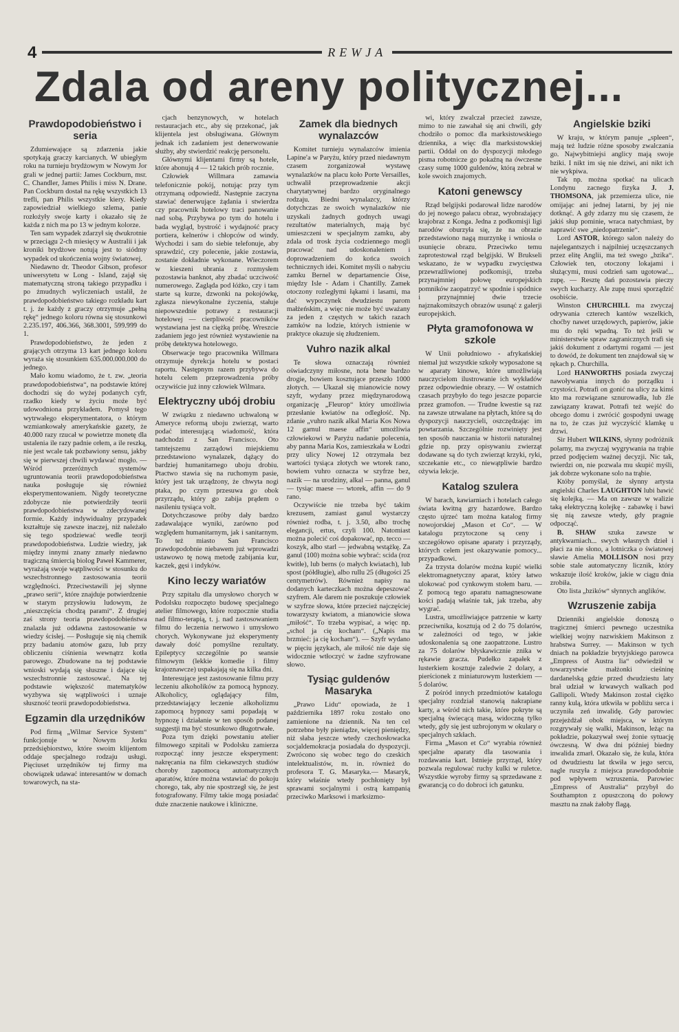4 REWJA
Zdala od areny politycznej...
Prawdopodobieństwo i seria
Zdumiewające są zdarzenia jakie spotykają graczy karcianych. W ubiegłym roku na turnieju brydżowym w Nowym Jor grali w jednej partii: James Cockburn, msr. C. Chandler, James Philis i miss N. Drane. Pan Cockburn dostał na rękę wszystkich 13 trefli, pan Philis wszystkie kiery. Kiedy zapowiedział wielkiego szlema, panie rozłożyły swoje karty i okazało się że każda z nich ma po 13 w jednym kolorze.
Ten sam wypadek zdarzył się dwukrotnie w przeciągu 2-ch miesięcy w Australii i jak kroniki brydżowe notują jest to siódmy wypadek od ukończenia wojny światowej.
Niedawno dr. Theodor Gibson, profesor uniwersytetu w Long - Island, zajął się matematyczną stroną takiego przypadku i po żmudnych wyliczeniach ustalił, że prawdopodobieństwo takiego rozkładu kart t. j. że każdy z graczy otrzymuje „pełną rękę“ jednego koloru równa się stosunkowi 2.235.197, 406.366, 368.3001, 599.999 do 1.
Prawdopodobieństwo, że jeden z grających otrzyma 13 kart jednego koloru wyraża się stosunkiem 635.000.000.000 do jednego.
Mało komu wiadomo, że t. zw. „teoria prawdopodobieństwa“, na podstawie której dochodzi się do wyżej podanych cyfr, rzadko kiedy w życiu może być udowodniona przykładem. Pomysł tego wytrwałego eksperymentatora, o którym wzmiankowały amerykańskie gazety, że 40.000 razy rzucał w powietrze monetę dla ustalenia ile razy padnie orłem, a ile reszką, nie jest wcale tak pozbawiony sensu, jakby się w pierwszej chwili wydawać mogło. — Wśród przeróżnych systemów ugruntowania teorii prawdopodobieństwa nauka posługuje się również eksperymentowaniem. Nigdy teoretyczne zdobycze nie potwierdziły teorii prawdopodobieństwa w zdecydowanej formie. Każdy indywidualny przypadek kształtuje się zawsze inaczej, niż należało się tego spodziewać wedle teorji prawdopodobieństwa. Ludzie wiedzy, jak między innymi znany zmarły niedawno tragiczną śmiercią biolog Paweł Kammerer, wyrażają swoje wątpliwości w stosunku do wszechstronnego zastosowania teorii względności. Przeciwstawili jej słynne „prawo serii“, które znajduje potwierdzenie w starym przysłowiu ludowym, że „nieszczęścia chodzą parami“. Z drugiej zaś strony teoria prawdopodobieństwa znalazła już oddawna zastosowanie w wiedzy ścisłej. — Posługuje się nią chemik przy badaniu atomów gazu, lub przy obliczeniu ciśnienia wewnątrz kotła parowego. Zbudowane na tej podstawie wnioski wydają się słuszne i dające się wszechstronnie zastosować. Na tej podstawie większość matematyków wyzbywa się wątpliwości i uznaje słuszność teorii prawdopodobieństwa.
Egzamin dla urzędników
Pod firmą „Wilmar Service System“ funkcjonuje w Nowym Jorku przedsiębiorstwo, które swoim klijentom oddaje specjalnego rodzaju usługi. Pięciuset urzędników tej firmy ma obowiązek udawać interesantów w domach towarowych, na sta-
cjach benzynowych, w hotelach restauracjach etc., aby się przekonać, jak klijentela jest obsługiwana. Głównym jednak ich zadaniem jest denerwowanie służby, aby stwierdzić reakcję personelu.
Głównymi klijentami firmy są hotele, które abonują 4 — 12 takich prób rocznie.
Człowiek Willmara zamawia telefonicznie pokój, notując przy tym otrzymaną odpowiedź. Następnie zaczyna stawiać denerwujące żądania i stwierdza czy pracownik hotelowy traci panowanie nad sobą. Przybywa po tym do hotelu i bada wygląd, bystrość i wydajność pracy portiera, kelnerów i chłopców od windy. Wychodzi i sam do siebie telefonuje, aby sprawdzić, czy polecenie, jakie zostawia, zostanie dokładnie wykonane. Wieczorem w kieszeni ubrania z rozmysłem pozostawia banknot, aby zbadać uczciwość numerowego. Zagląda pod łóżko, czy i tam starte są kurze, dzwonki na pokojówkę, zgłasza niewykonalne życzenia, stałuje niepowszednie potrawy z restauracji hotelowej — cierpliwość pracowników wystawiana jest na ciężką próbę. Wreszcie zadaniem jego jest również wystawienie na próbę detektywa hotelowego.
Obserwacje tego pracownika Willmara otrzymuje dyrekcja hotelu w postaci raportu. Następnym razem przybywa do hotelu celem przeprowadzenia próby oczywiście już inny człowiek Wilmara.
Elektryczny ubój drobiu
W związku z niedawno uchwaloną w Ameryce reformą uboju zwierząt, warto podać interesującą wiadomość, która nadchodzi z San Francisco. Oto tamtejszemu zarządowi miejskiemu przedstawiono wynalazek, dążący do bardziej humanitarnego uboju drobiu. Ptactwo stawia się na ruchomym pasie, który jest tak urządzony, że chwyta nogi ptaka, po czym przesuwa go obok przyrządu, który go zabija prądem o nasileniu tysiąca volt.
Dotychczasowe próby dały bardzo zadawalające wyniki, zarówno pod względem humanitarnym, jak i sanitarnym. To też miasto San Francisco prawdopodobnie niebawem już wprowadzi ustawowo tę nową metodę zabijania kur, kaczek, gęsi i indyków.
Kino leczy wariatów
Przy szpitalu dla umysłowo chorych w Podolsku rozpoczęto budowę specjalnego atelier filmowego, które rozpocznie studia nad filmo-terapią, t. j. nad zastosowaniem filmu do leczenia nerwowo i umysłowo chorych. Wykonywane już eksperymenty dawały dość pomyślne rezultaty. Epileptycy szczególnie po seansie filmowym (lekkie komedie i filmy krajoznawcze) uspakajają się na kilka dni.
Interesujące jest zastosowanie filmu przy leczeniu alkoholików za pomocą hypnozy. Alkoholicy, oglądający film, przedstawiający leczenie alkoholizmu zapomocą hypnozy sami popadają w hypnozę i działanie w ten sposób podanej suggestji ma być stosunkowo długotrwałe.
Poza tym dzięki powstaniu atelier filmowego szpitali w Podolsku zamierza rozpocząć inny jeszcze eksperyment: nakręcania na film ciekawszych studiów choroby zapomocą automatycznych aparatów, które można wstawiać do pokoju chorego, tak, aby nie spostrzegł się, że jest fotografowany. Filmy takie mogą posiadać duże znaczenie naukowe i kliniczne.
Zamek dla biednych wynalazców
Komitet turnieju wynalazców imienia Lapine'a w Paryżu, który przed niedawnym czasem zorganizował wystawę wynalazków na placu koło Porte Versailles, uchwalił przeprowadzenie akcji charytatywnej bardzo oryginalnego rodzaju. Biedni wynalazcy, którzy dotychczas ze swoich wynalazków nie uzyskali żadnych godnych uwagi rezultatów materialnych, mają być umieszczeni w specjalnym zamku, aby zdala od trosk życia codziennego mogli pracować nad udoskonaleniem i doprowadzeniem do końca swoich technicznych idei. Komitet myśli o nabyciu zamku Bernel w departamencie Oise, między Isle - Adam i Chantilly. Zamek otoczony rozległymi łąkami i lasami, ma dać wypoczynek dwudziestu parom małżeńskim, a więc nie może być uważany za jeden z częstych w takich razach zamków na lodzie, których istnienie w praktyce okazuje się złudzeniem.
Vuhro nazik alkal
Te słowa oznaczają również oświadczyny miłosne, nota bene bardzo drogie, bowiem kosztujące przeszło 1000 złotych. — Ukazał się mianowicie nowy szyfr, wydany przez międzynarodową organizację „Fleurop“ który umożliwia przesłanie kwiatów na odległość. Np. zdanie „vuhro nazik alkal Maria Kos Nowa 12 garnul maese affin“ umożliwia człowiekowi w Paryżu nadanie polecenia, aby panna Maria Kos, zamieszkała w Łodzi przy ulicy Nowej 12 otrzymała bez wartości tysiąca złotych we wtorek rano, bowiem vuhro oznacza w szyfrze bez, nazik — na urodziny, alkal — panna, ganul — tysiąc maese — wtorek, affin — do 9 rano.
Oczywiście nie trzeba być takim krezusem, zamiast ganul wystarczy również rodba, t. j. 3.50, albo trochę elegancji, ertus, czyli 100. Natomiast można polecić coś dopakować, np. tecco — koszyk, albo starl — jedwabną wstążkę. Za ganul (100) można sobie wybrać: scida (roz kwitłe), lub berns (o małych kwiatach), lub spost (półdługie), albo rullu 25 (długości 25 centymetrów). Również napisy na dodanych karteczkach można depeszować szyfrem. Ale darem nie poszukuje człowiek w szyfrze słowa, które przecież najczęściej towarzyszy kwiatom, a mianowicie słowa „miłość“. To trzeba wypisać, a więc np. „schol ja cię kocham“. („Napis ma brzmieć: ja cię kocham“). — Szyfr wydano w pięciu językach, ale miłość nie daje się widocznie wtłoczyć w żadne szyfrowane słowo.
Tysiąc guldenów Masaryka
„Prawo Lidu“ opowiada, że 1 października 1897 roku zostało ono zamienione na dziennik. Na ten cel potrzebne były pieniądze, więcej pieniędzy, niż słaba jeszcze wtedy czechosłowacka socjaldemokracja posiadała do dyspozycji. Zwrócono się wobec tego do czeskich intelektualistów, m. in. również do profesora T. G. Masaryka.— Masaryk, który właśnie wtedy pochłonięty był sprawami socjalnymi i ostrą kampanią przeciwko Marksowi i marksizmo-
wi, który zwalczał przecież zawsze, mimo to nie zawahał się ani chwili, gdy chodziło o pomoc dla marksistowskiego dziennika, a więc dla marksistowskiej partii. Oddał on do dyspozycji młodego pisma robotnicze go pokaźną na ówczesne czasy sumę 1000 guldenów, którą zebrał w kole swoich znajomych.
Katoni genewscy
Rząd belgijski podarował lidze narodów do jej nowego pałacu obraz, wyobrażający krajobraz z Konga. Jedna z podkomisji ligi narodów oburzyła się, że na obrazie przedstawiono nagą murzynkę i wniosła o usunięcie obrazu. Przeciwko temu zaprotestował rząd belgijski. W Brukseli wskazano, że w wypadku zwycięstwa przewrażliwionej podkomisji, trzeba przynajmniej połowę europejskich pomników zaopatrzyć w spodnie i spódnice i przynajmniej dwie trzecie najznakomitszych obrazów usunąć z galerji europejskich.
Płyta gramofonowa w szkole
W Unii południowo - afrykańskiej niemal już wszystkie szkoły wyposażone są w aparaty kinowe, które umożliwiają nauczycielom ilustrowanie ich wykładów przez odpowiednie obrazy. — W ostatnich czasach przybyło do tego jeszcze poparcie przez gramofon. — Trudne kwestie są raz na zawsze utrwalane na płytach, które są do dyspozycji nauczycieli, oszczędzając im powtarzania. Szczególnie rozwinięty jest ten sposób nauczania w historii naturalnej gdzie np. przy opisywaniu zwierząt dodawane są do tych zwierząt krzyki, ryki, szczekanie etc., co niewątpliwie bardzo ożywia lekcje.
Katalog szulera
W barach, kawiarniach i hotelach całego świata kwitną gry hazardowe. Bardzo często ujrzeć tam można katalog firmy nowojorskiej „Mason et Co“. — W katalogu przytoczone są ceny i szczegółowo opisane aparaty i przyrządy, których celem jest okazywanie pomocy... przypadkowi.
Za trzysta dolarów można kupić wielki elektromagnetyczny aparat, który łatwo ulokować pod cynkowym stołem baru. — Z pomocą tego aparatu namagnesowane kości padają właśnie tak, jak trzeba, aby wygrać.
Lustra, umożliwiające patrzenie w karty przeciwnika, kosztują od 2 do 75 dolarów, w zależności od tego, w jakie udoskonalenia są one zaopatrzone. Lustro za 75 dolarów błyskawicznie znika w rękawie gracza. Pudełko zapałek z lusterkiem kosztuje zaledwie 2 dolary, a pierścionek z miniaturowym lusterkiem — 5 dolarów.
Z pośród innych przedmiotów katalogu specjalny rozdział stanowią nakrapiane karty, a wśród nich takie, które pokryte są specjalną świecącą masą, widoczną tylko wtedy, gdy się jest uzbrojonym w okulary o specjalnych szkłach.
Firma „Mason et Co“ wyrabia również specjalne aparaty dla tasowania i rozdawania kart. Istnieje przyrząd, który pozwala regulować ruchy kulki w ruletce. Wszystkie wyroby firmy są sprzedawane z gwarancją co do dobroci ich gatunku.
Angielskie bziki
W kraju, w którym panuje „spleen“, mają też ludzie różne sposoby zwalczania go. Najwybitniejsi anglicy mają swoje bziki. I nikt im się nie dziwi, ani nikt ich nie wykpiwa.
Tak np. można spotkać na ulicach Londynu zacnego fizyka J. J. THOMSONA, jak przemierza ulice, nie omijając ani jednej latarni, by jej nie dotknąć. A gdy zdarzy mu się czasem, że jakiś słup pominie, wraca natychmiast, by naprawić swe „niedopatrzenie“.
Lord ASTOR, którego salon należy do najelegantszych i najpilniej uczęszczanych przez elitę Anglii, ma też swego „bzika“. Człowiek ten, otoczony lokajami i służącymi, musi codzień sam ugotować... zupę. — Resztę dań pozostawia pieczy swych kucharzy. Ale zupę musi sporządzić osobiście.
Winston CHURCHILL ma zwyczaj odrywania czterech kantów wszelkich, choćby nawet urzędowych, papierów, jakie mu do ręki wpadną. To też jeśli w ministerstwie spraw zagranicznych trafi się jakiś dokument z odartymi rogami — jest to dowód, że dokument ten znajdował się w rękach p. Churchilla.
Lord HANWORTHS posiada zwyczaj nawoływania innych do porządku i czystości. Potrafi on gonić na ulicy za kimś kto ma rozwiązane sznurowadła, lub źle zawiązany krawat. Potrafi też wejść do obcego domu i zwrócić gospodyni uwagę na to, że czas już wyczyścić klamkę u drzwi.
Sir Hubert WILKINS, słynny podróżnik polarny, ma zwyczaj wygrywania na trąbie przed podjęciem ważnej decyzji. Nic tak, twierdzi on, nie pozwala mu skupić myśli, jak dobrze wykonane solo na trąbie.
Któby pomyślał, że słynny artysta angielski Charles LAUGHTON lubi bawić się kolejką. — Ma on zawsze w walizie taką elektryczną kolejkę - zabawkę i bawi się nią zawsze wtedy, gdy pragnie odpocząć.
B. SHAW szuka zawsze w antykwarniach... swych własnych dzieł i płaci za nie słono, a lotniczka o światowej sławie Amelia MOLLISON nosi przy sobie stale automatyczny licznik, który wskazuje ilość kroków, jakie w ciągu dnia zrobiła.
Oto lista „bzików“ słynnych anglików.
Wzruszenie zabija
Dzienniki angielskie donoszą o tragicznej śmierci pewnego uczestnika wielkiej wojny nazwiskiem Makinson z hrabstwa Surrey. — Makinson w tych dniach na pokładzie brytyjskiego parowca „Empress of Austra lia“ odwiedził w towarzystwie małżonki cieśninę dardanelską gdzie przed dwudziestu laty brał udział w krwawych walkach pod Gallipoli. Wtedy Makinson został ciężko ranny kulą, która utkwiła w pobliżu serca i uczyniła zeń inwalidę. Gdy parowiec przejeżdżał obok miejsca, w którym rozgrywały się walki, Makinson, leżąc na pokładzie, pokazywał swej żonie sytuację ówczesną. W dwa dni później biedny inwalida zmarł. Okazało się, że kula, która od dwudziestu lat tkwiła w jego sercu, nagle ruszyła z miejsca prawdopodobnie pod wpływem wzruszenia. Parowiec „Empress of Australia“ przybył do Southampton z opuszczoną do połowy masztu na znak żałoby flagą.